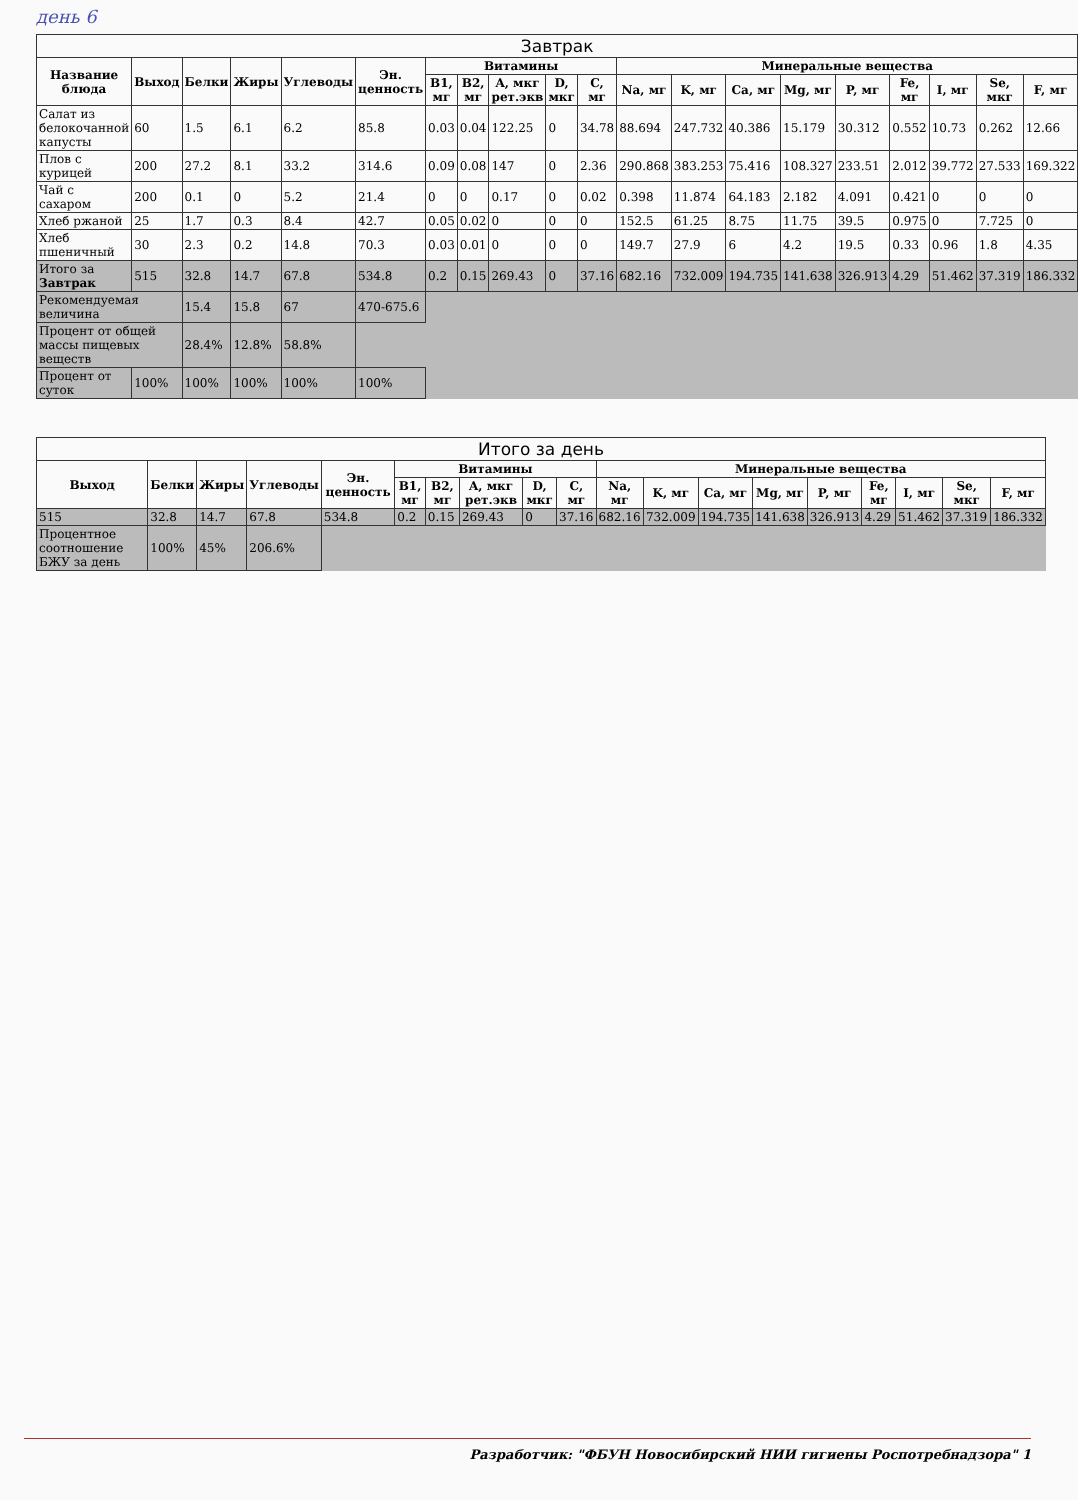день 6
| Завтрак | | | | | | | | | | | | | | | | | | | |
| --- | --- | --- | --- | --- | --- | --- | --- | --- | --- | --- | --- | --- | --- | --- | --- | --- | --- | --- | --- |
| Название блюда | Выход | Белки | Жиры | Углеводы | Эн. ценность | Витамины | | | | | Минеральные вещества | | | | | | | | |
| | | | | | | B1, мг | B2, мг | A, мкг рет.экв | D, мкг | C, мг | Na, мг | K, мг | Ca, мг | Mg, мг | P, мг | Fe, мг | I, мг | Se, мкг | F, мг |
| Салат из белокочанной капусты | 60 | 1.5 | 6.1 | 6.2 | 85.8 | 0.03 | 0.04 | 122.25 | 0 | 34.78 | 88.694 | 247.732 | 40.386 | 15.179 | 30.312 | 0.552 | 10.73 | 0.262 | 12.66 |
| Плов с курицей | 200 | 27.2 | 8.1 | 33.2 | 314.6 | 0.09 | 0.08 | 147 | 0 | 2.36 | 290.868 | 383.253 | 75.416 | 108.327 | 233.51 | 2.012 | 39.772 | 27.533 | 169.322 |
| Чай с сахаром | 200 | 0.1 | 0 | 5.2 | 21.4 | 0 | 0 | 0.17 | 0 | 0.02 | 0.398 | 11.874 | 64.183 | 2.182 | 4.091 | 0.421 | 0 | 0 | 0 |
| Хлеб ржаной | 25 | 1.7 | 0.3 | 8.4 | 42.7 | 0.05 | 0.02 | 0 | 0 | 0 | 152.5 | 61.25 | 8.75 | 11.75 | 39.5 | 0.975 | 0 | 7.725 | 0 |
| Хлеб пшеничный | 30 | 2.3 | 0.2 | 14.8 | 70.3 | 0.03 | 0.01 | 0 | 0 | 0 | 149.7 | 27.9 | 6 | 4.2 | 19.5 | 0.33 | 0.96 | 1.8 | 4.35 |
| Итого за Завтрак | 515 | 32.8 | 14.7 | 67.8 | 534.8 | 0.2 | 0.15 | 269.43 | 0 | 37.16 | 682.16 | 732.009 | 194.735 | 141.638 | 326.913 | 4.29 | 51.462 | 37.319 | 186.332 |
| Рекомендуемая величина | | 15.4 | 15.8 | 67 | 470-675.6 | | | | | | | | | | | | | | |
| Процент от общей массы пищевых веществ | | 28.4% | 12.8% | 58.8% | | | | | | | | | | | | | | | |
| Процент от суток | 100% | 100% | 100% | 100% | 100% | | | | | | | | | | | | | | |
| Итого за день | | | | | | | | | | | | | | | | | | |
| --- | --- | --- | --- | --- | --- | --- | --- | --- | --- | --- | --- | --- | --- | --- | --- | --- | --- | --- |
| Выход | Белки | Жиры | Углеводы | Эн. ценность | Витамины | | | | | Минеральные вещества | | | | | | | | |
| | | | | | B1, мг | B2, мг | A, мкг рет.экв | D, мкг | C, мг | Na, мг | K, мг | Ca, мг | Mg, мг | P, мг | Fe, мг | I, мг | Se, мкг | F, мг |
| 515 | 32.8 | 14.7 | 67.8 | 534.8 | 0.2 | 0.15 | 269.43 | 0 | 37.16 | 682.16 | 732.009 | 194.735 | 141.638 | 326.913 | 4.29 | 51.462 | 37.319 | 186.332 |
| Процентное соотношение БЖУ за день | 100% | 45% | 206.6% | | | | | | | | | | | | | | | |
Разработчик: "ФБУН Новосибирский НИИ гигиены Роспотребнадзора" 1